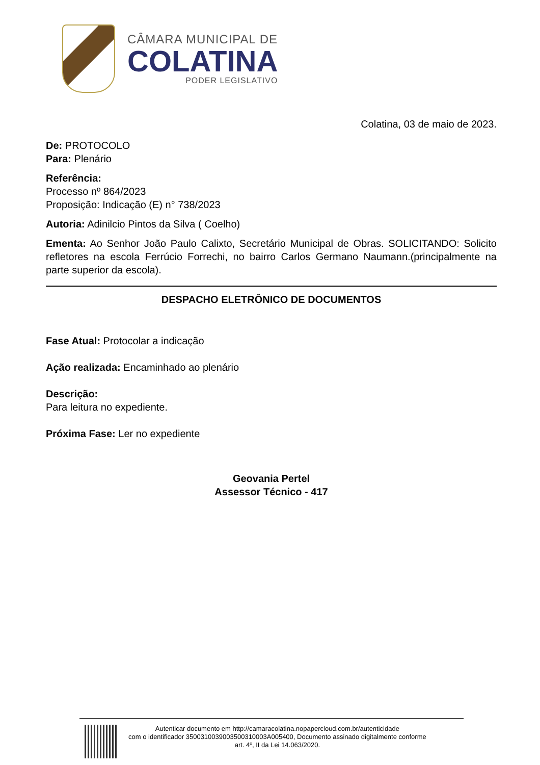CÂMARA MUNICIPAL DE
COLATINA
PODER LEGISLATIVO
Colatina, 03 de maio de 2023.
De: PROTOCOLO
Para: Plenário
Referência:
Processo nº 864/2023
Proposição: Indicação (E) n° 738/2023
Autoria: Adinilcio Pintos da Silva ( Coelho)
Ementa: Ao Senhor João Paulo Calixto, Secretário Municipal de Obras. SOLICITANDO: Solicito refletores na escola Ferrúcio Forrechi, no bairro Carlos Germano Naumann.(principalmente na parte superior da escola).
DESPACHO ELETRÔNICO DE DOCUMENTOS
Fase Atual: Protocolar a indicação
Ação realizada: Encaminhado ao plenário
Descrição:
Para leitura no expediente.
Próxima Fase: Ler no expediente
Geovania Pertel
Assessor Técnico - 417
Autenticar documento em http://camaracolatina.nopapercloud.com.br/autenticidade
com o identificador 3500310039003500310003A005400, Documento assinado digitalmente conforme
art. 4º, II da Lei 14.063/2020.